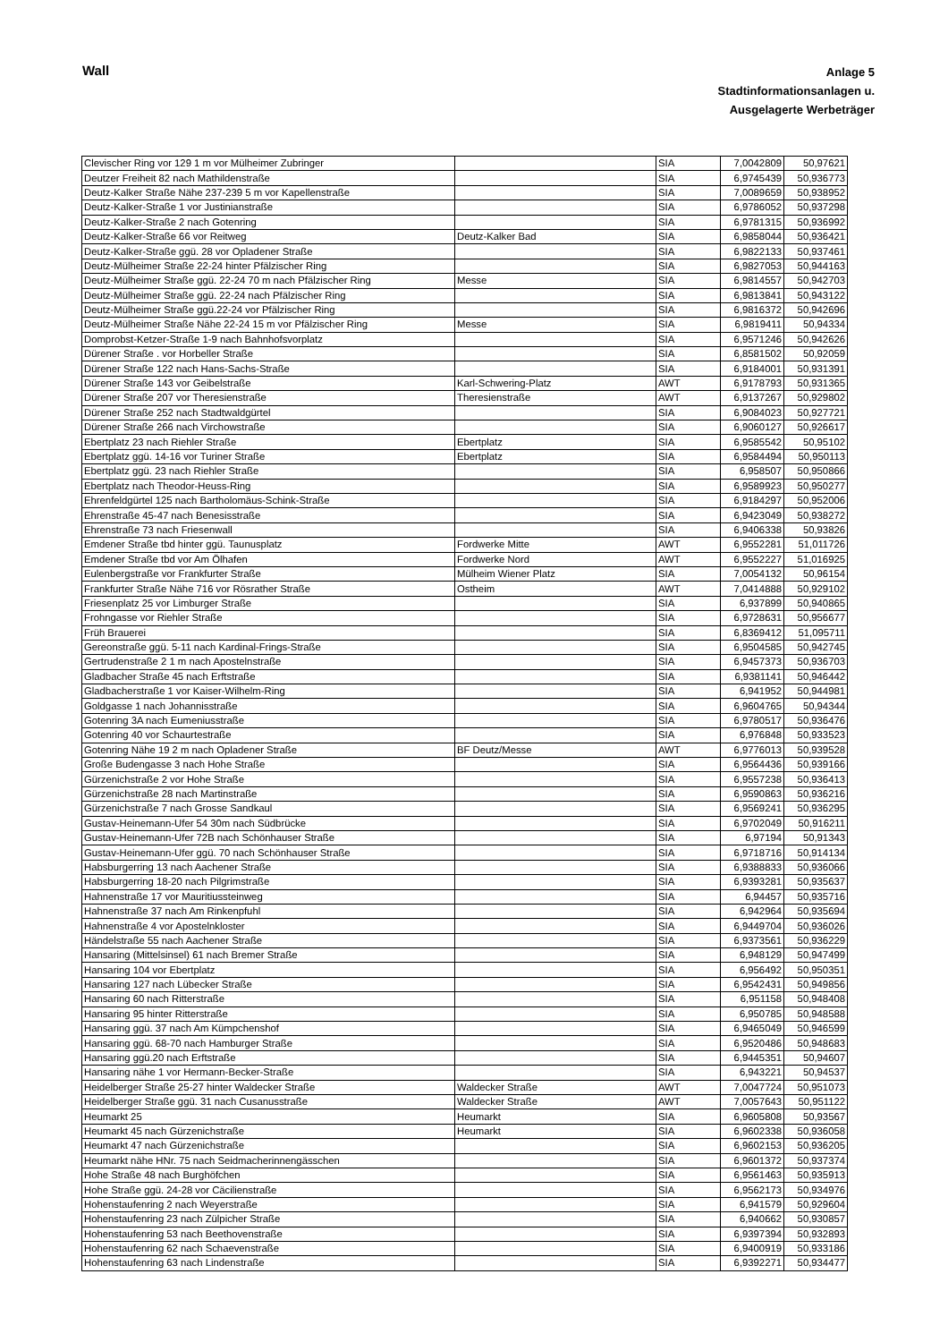Wall
Anlage 5
Stadtinformationsanlagen u.
Ausgelagerte Werbeträger
| Clevischer Ring vor 129 1 m vor Mülheimer Zubringer | | SIA | 7,0042809 | 50,97621 |
| Deutzer Freiheit 82 nach Mathildenstraße | | SIA | 6,9745439 | 50,936773 |
| Deutz-Kalker Straße Nähe 237-239 5 m vor Kapellenstraße | | SIA | 7,0089659 | 50,938952 |
| Deutz-Kalker-Straße 1 vor Justinianstraße | | SIA | 6,9786052 | 50,937298 |
| Deutz-Kalker-Straße 2 nach Gotenring | | SIA | 6,9781315 | 50,936992 |
| Deutz-Kalker-Straße 66 vor Reitweg | Deutz-Kalker Bad | SIA | 6,9858044 | 50,936421 |
| Deutz-Kalker-Straße ggü. 28 vor Opladener Straße | | SIA | 6,9822133 | 50,937461 |
| Deutz-Mülheimer Straße 22-24 hinter Pfälzischer Ring | | SIA | 6,9827053 | 50,944163 |
| Deutz-Mülheimer Straße ggü. 22-24 70 m nach Pfälzischer Ring | Messe | SIA | 6,9814557 | 50,942703 |
| Deutz-Mülheimer Straße ggü. 22-24 nach Pfälzischer Ring | | SIA | 6,9813841 | 50,943122 |
| Deutz-Mülheimer Straße ggü.22-24 vor Pfälzischer Ring | | SIA | 6,9816372 | 50,942696 |
| Deutz-Mülheimer Straße Nähe 22-24 15 m vor Pfälzischer Ring | Messe | SIA | 6,9819411 | 50,94334 |
| Domprobst-Ketzer-Straße 1-9 nach Bahnhofsvorplatz | | SIA | 6,9571246 | 50,942626 |
| Dürener Straße . vor Horbeller Straße | | SIA | 6,8581502 | 50,92059 |
| Dürener Straße 122 nach Hans-Sachs-Straße | | SIA | 6,9184001 | 50,931391 |
| Dürener Straße 143 vor Geibelstraße | Karl-Schwering-Platz | AWT | 6,9178793 | 50,931365 |
| Dürener Straße 207 vor Theresienstraße | Theresienstraße | AWT | 6,9137267 | 50,929802 |
| Dürener Straße 252 nach Stadtwaldgürtel | | SIA | 6,9084023 | 50,927721 |
| Dürener Straße 266 nach Virchowstraße | | SIA | 6,9060127 | 50,926617 |
| Ebertplatz 23 nach Riehler Straße | Ebertplatz | SIA | 6,9585542 | 50,95102 |
| Ebertplatz ggü. 14-16 vor Turiner Straße | Ebertplatz | SIA | 6,9584494 | 50,950113 |
| Ebertplatz ggü. 23 nach Riehler Straße | | SIA | 6,958507 | 50,950866 |
| Ebertplatz nach Theodor-Heuss-Ring | | SIA | 6,9589923 | 50,950277 |
| Ehrenfeldgürtel 125 nach Bartholomäus-Schink-Straße | | SIA | 6,9184297 | 50,952006 |
| Ehrenstraße 45-47 nach Benesisstraße | | SIA | 6,9423049 | 50,938272 |
| Ehrenstraße 73 nach Friesenwall | | SIA | 6,9406338 | 50,93826 |
| Emdener Straße tbd hinter ggü. Taunusplatz | Fordwerke Mitte | AWT | 6,9552281 | 51,011726 |
| Emdener Straße tbd vor Am Ölhafen | Fordwerke Nord | AWT | 6,9552227 | 51,016925 |
| Eulenbergstraße vor Frankfurter Straße | Mülheim Wiener Platz | SIA | 7,0054132 | 50,96154 |
| Frankfurter Straße Nähe 716 vor Rösrather Straße | Ostheim | AWT | 7,0414888 | 50,929102 |
| Friesenplatz 25 vor Limburger Straße | | SIA | 6,937899 | 50,940865 |
| Frohngasse vor Riehler Straße | | SIA | 6,9728631 | 50,956677 |
| Früh Brauerei | | SIA | 6,8369412 | 51,095711 |
| Gereonstraße ggü. 5-11 nach Kardinal-Frings-Straße | | SIA | 6,9504585 | 50,942745 |
| Gertrudenstraße 2 1 m nach Apostelnstraße | | SIA | 6,9457373 | 50,936703 |
| Gladbacher Straße 45 nach Erftstraße | | SIA | 6,9381141 | 50,946442 |
| Gladbacherstraße 1 vor Kaiser-Wilhelm-Ring | | SIA | 6,941952 | 50,944981 |
| Goldgasse 1 nach Johannisstraße | | SIA | 6,9604765 | 50,94344 |
| Gotenring 3A nach Eumeniusstraße | | SIA | 6,9780517 | 50,936476 |
| Gotenring 40 vor Schaurtestraße | | SIA | 6,976848 | 50,933523 |
| Gotenring Nähe 19 2 m nach Opladener Straße | BF Deutz/Messe | AWT | 6,9776013 | 50,939528 |
| Große Budengasse 3 nach Hohe Straße | | SIA | 6,9564436 | 50,939166 |
| Gürzenichstraße 2 vor Hohe Straße | | SIA | 6,9557238 | 50,936413 |
| Gürzenichstraße 28 nach Martinstraße | | SIA | 6,9590863 | 50,936216 |
| Gürzenichstraße 7 nach Grosse Sandkaul | | SIA | 6,9569241 | 50,936295 |
| Gustav-Heinemann-Ufer 54 30m nach Südbrücke | | SIA | 6,9702049 | 50,916211 |
| Gustav-Heinemann-Ufer 72B nach Schönhauser Straße | | SIA | 6,97194 | 50,91343 |
| Gustav-Heinemann-Ufer ggü. 70 nach Schönhauser Straße | | SIA | 6,9718716 | 50,914134 |
| Habsburgerring 13 nach Aachener Straße | | SIA | 6,9388833 | 50,936066 |
| Habsburgerring 18-20 nach Pilgrimstraße | | SIA | 6,9393281 | 50,935637 |
| Hahnenstraße 17 vor Mauritiussteinweg | | SIA | 6,94457 | 50,935716 |
| Hahnenstraße 37 nach Am Rinkenpfuhl | | SIA | 6,942964 | 50,935694 |
| Hahnenstraße 4 vor Apostelnkloster | | SIA | 6,9449704 | 50,936026 |
| Händelstraße 55 nach Aachener Straße | | SIA | 6,9373561 | 50,936229 |
| Hansaring (Mittelsinsel) 61 nach Bremer Straße | | SIA | 6,948129 | 50,947499 |
| Hansaring 104 vor Ebertplatz | | SIA | 6,956492 | 50,950351 |
| Hansaring 127 nach Lübecker Straße | | SIA | 6,9542431 | 50,949856 |
| Hansaring 60 nach Ritterstraße | | SIA | 6,951158 | 50,948408 |
| Hansaring 95 hinter Ritterstraße | | SIA | 6,950785 | 50,948588 |
| Hansaring ggü. 37 nach Am Kümpchenshof | | SIA | 6,9465049 | 50,946599 |
| Hansaring ggü. 68-70 nach Hamburger Straße | | SIA | 6,9520486 | 50,948683 |
| Hansaring ggü.20 nach Erftstraße | | SIA | 6,9445351 | 50,94607 |
| Hansaring nähe 1 vor Hermann-Becker-Straße | | SIA | 6,943221 | 50,94537 |
| Heidelberger Straße 25-27 hinter Waldecker Straße | Waldecker Straße | AWT | 7,0047724 | 50,951073 |
| Heidelberger Straße ggü. 31 nach Cusanusstraße | Waldecker Straße | AWT | 7,0057643 | 50,951122 |
| Heumarkt 25 | Heumarkt | SIA | 6,9605808 | 50,93567 |
| Heumarkt 45 nach Gürzenichstraße | Heumarkt | SIA | 6,9602338 | 50,936058 |
| Heumarkt 47 nach Gürzenichstraße | | SIA | 6,9602153 | 50,936205 |
| Heumarkt nähe HNr. 75 nach Seidmacherinnengässchen | | SIA | 6,9601372 | 50,937374 |
| Hohe Straße 48 nach Burghöfchen | | SIA | 6,9561463 | 50,935913 |
| Hohe Straße ggü. 24-28 vor Cäcilienstraße | | SIA | 6,9562173 | 50,934976 |
| Hohenstaufenring 2 nach Weyerstraße | | SIA | 6,941579 | 50,929604 |
| Hohenstaufenring 23 nach Zülpicher Straße | | SIA | 6,940662 | 50,930857 |
| Hohenstaufenring 53 nach Beethovenstraße | | SIA | 6,9397394 | 50,932893 |
| Hohenstaufenring 62 nach Schaevenstraße | | SIA | 6,9400919 | 50,933186 |
| Hohenstaufenring 63 nach Lindenstraße | | SIA | 6,9392271 | 50,934477 |